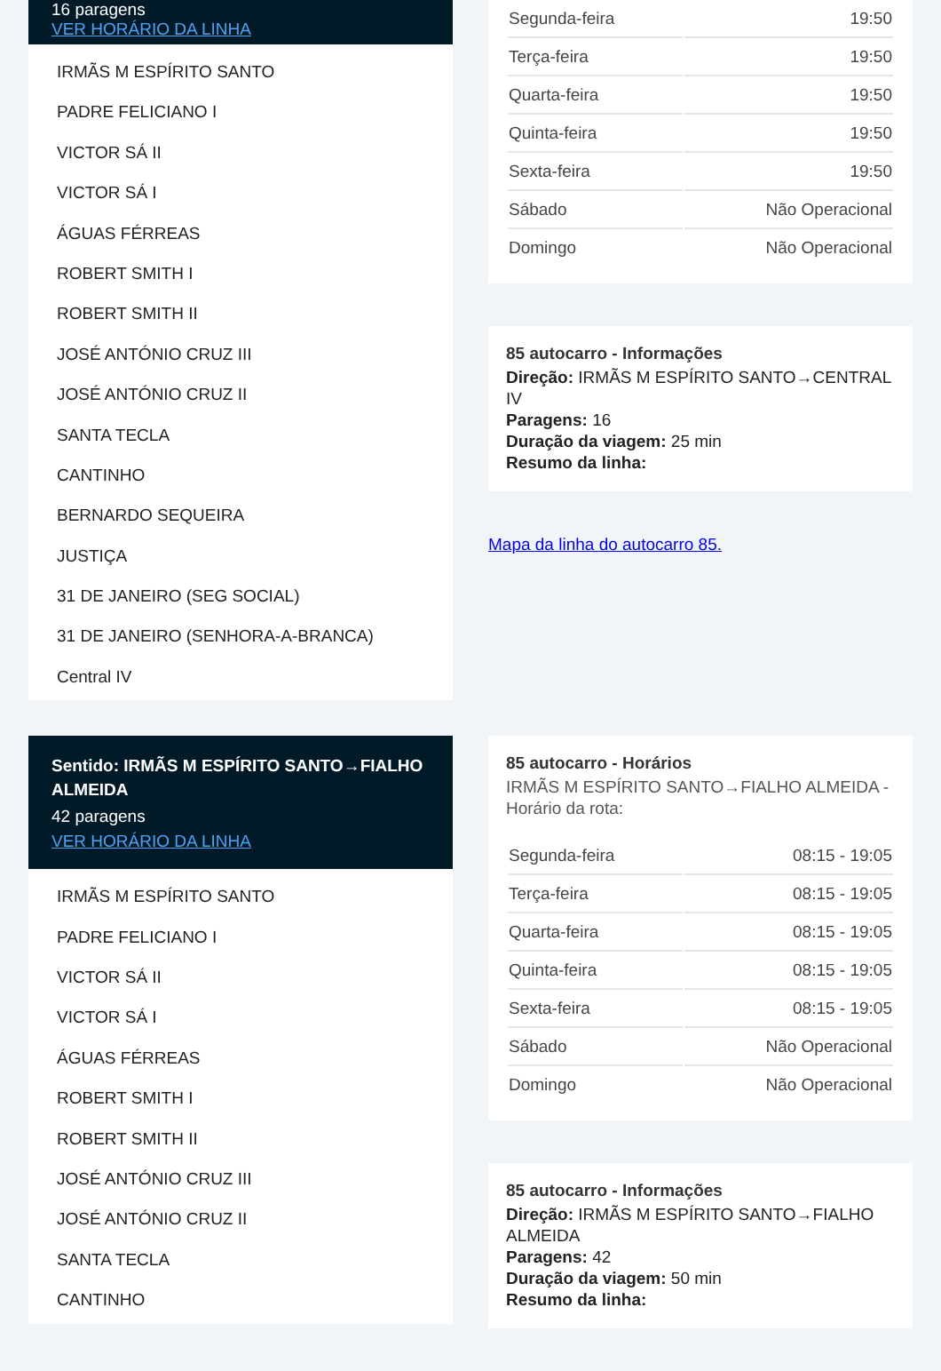16 paragens
VER HORÁRIO DA LINHA
IRMÃS M ESPÍRITO SANTO
PADRE FELICIANO I
VICTOR SÁ II
VICTOR SÁ I
ÁGUAS FÉRREAS
ROBERT SMITH I
ROBERT SMITH II
JOSÉ ANTÓNIO CRUZ III
JOSÉ ANTÓNIO CRUZ II
SANTA TECLA
CANTINHO
BERNARDO SEQUEIRA
JUSTIÇA
31 DE JANEIRO (SEG SOCIAL)
31 DE JANEIRO (SENHORA-A-BRANCA)
Central IV
| Segunda-feira | 19:50 |
| Terça-feira | 19:50 |
| Quarta-feira | 19:50 |
| Quinta-feira | 19:50 |
| Sexta-feira | 19:50 |
| Sábado | Não Operacional |
| Domingo | Não Operacional |
85 autocarro - Informações
Direção: IRMÃS M ESPÍRITO SANTO→CENTRAL IV
Paragens: 16
Duração da viagem: 25 min
Resumo da linha:
Mapa da linha do autocarro 85.
Sentido: IRMÃS M ESPÍRITO SANTO→FIALHO ALMEIDA
42 paragens
VER HORÁRIO DA LINHA
IRMÃS M ESPÍRITO SANTO
PADRE FELICIANO I
VICTOR SÁ II
VICTOR SÁ I
ÁGUAS FÉRREAS
ROBERT SMITH I
ROBERT SMITH II
JOSÉ ANTÓNIO CRUZ III
JOSÉ ANTÓNIO CRUZ II
SANTA TECLA
CANTINHO
85 autocarro - Horários
IRMÃS M ESPÍRITO SANTO→FIALHO ALMEIDA - Horário da rota:
| Segunda-feira | 08:15 - 19:05 |
| Terça-feira | 08:15 - 19:05 |
| Quarta-feira | 08:15 - 19:05 |
| Quinta-feira | 08:15 - 19:05 |
| Sexta-feira | 08:15 - 19:05 |
| Sábado | Não Operacional |
| Domingo | Não Operacional |
85 autocarro - Informações
Direção: IRMÃS M ESPÍRITO SANTO→FIALHO ALMEIDA
Paragens: 42
Duração da viagem: 50 min
Resumo da linha: